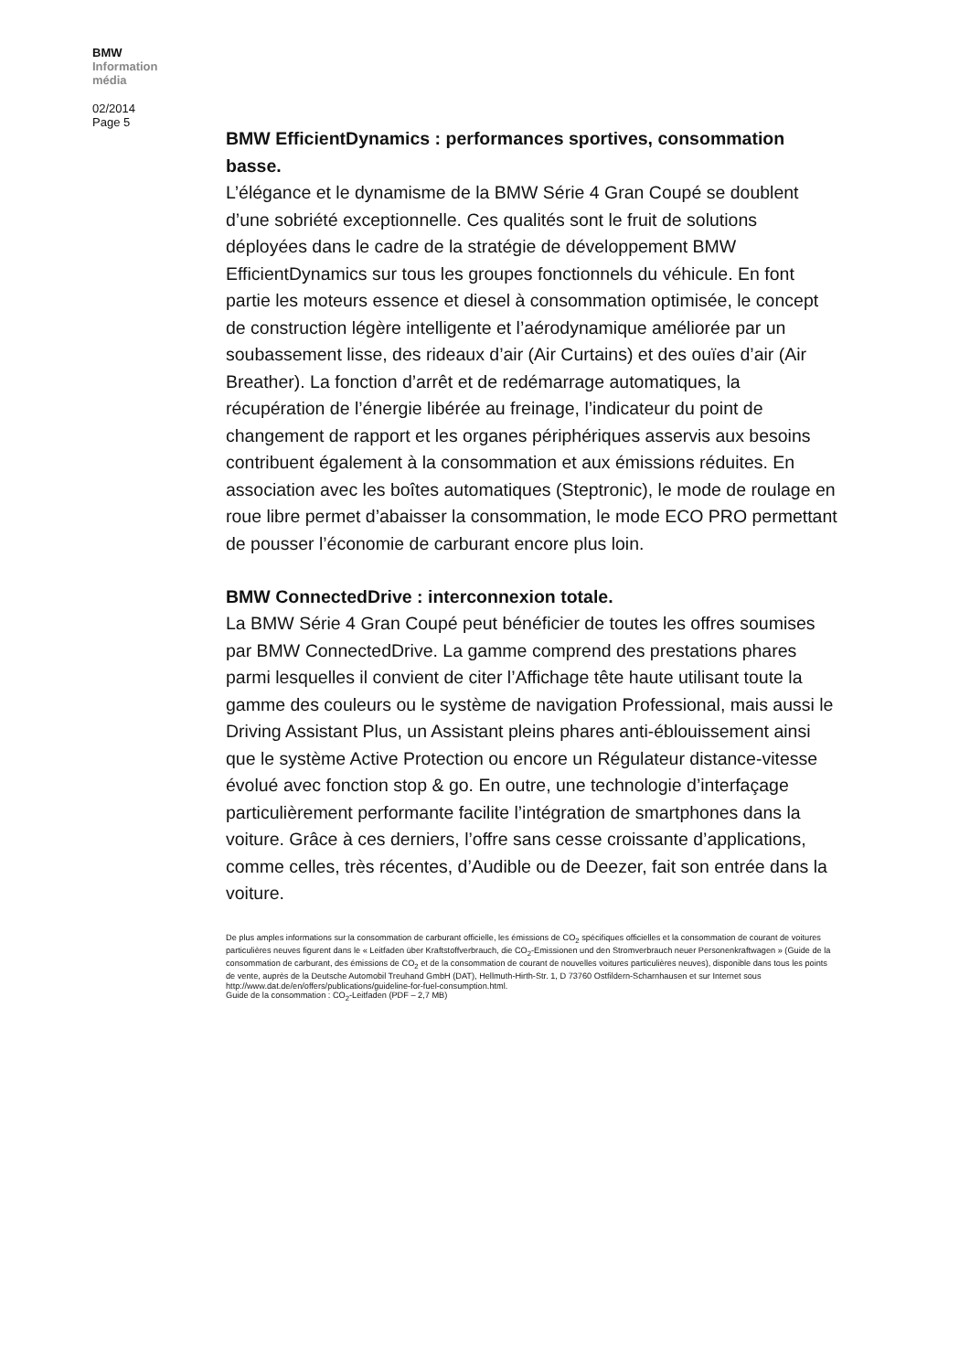BMW
Information
média
02/2014
Page 5
BMW EfficientDynamics : performances sportives, consommation basse.
L’élégance et le dynamisme de la BMW Série 4 Gran Coupé se doublent d’une sobriété exceptionnelle. Ces qualités sont le fruit de solutions déployées dans le cadre de la stratégie de développement BMW EfficientDynamics sur tous les groupes fonctionnels du véhicule. En font partie les moteurs essence et diesel à consommation optimisée, le concept de construction légère intelligente et l’aérodynamique améliorée par un soubassement lisse, des rideaux d’air (Air Curtains) et des ouïes d’air (Air Breather). La fonction d’arrêt et de redémarrage automatiques, la récupération de l’énergie libérée au freinage, l’indicateur du point de changement de rapport et les organes périphériques asservis aux besoins contribuent également à la consommation et aux émissions réduites. En association avec les boîtes automatiques (Steptronic), le mode de roulage en roue libre permet d’abaisser la consommation, le mode ECO PRO permettant de pousser l’économie de carburant encore plus loin.
BMW ConnectedDrive : interconnexion totale.
La BMW Série 4 Gran Coupé peut bénéficier de toutes les offres soumises par BMW ConnectedDrive. La gamme comprend des prestations phares parmi lesquelles il convient de citer l’Affichage tête haute utilisant toute la gamme des couleurs ou le système de navigation Professional, mais aussi le Driving Assistant Plus, un Assistant pleins phares anti-éblouissement ainsi que le système Active Protection ou encore un Régulateur distance-vitesse évolué avec fonction stop & go. En outre, une technologie d’interfaçage particulièrement performante facilite l’intégration de smartphones dans la voiture. Grâce à ces derniers, l’offre sans cesse croissante d’applications, comme celles, très récentes, d’Audible ou de Deezer, fait son entrée dans la voiture.
De plus amples informations sur la consommation de carburant officielle, les émissions de CO<sub>2</sub> spécifiques officielles et la consommation de courant de voitures particulières neuves figurent dans le « Leitfaden über Kraftstoffverbrauch, die CO<sub>2</sub>-Emissionen und den Stromverbrauch neuer Personenkraftwagen » (Guide de la consommation de carburant, des émissions de CO<sub>2</sub> et de la consommation de courant de nouvelles voitures particulières neuves), disponible dans tous les points de vente, auprès de la Deutsche Automobil Treuhand GmbH (DAT), Hellmuth-Hirth-Str. 1, D 73760 Ostfildern-Scharnhausen et sur Internet sous http://www.dat.de/en/offers/publications/guideline-for-fuel-consumption.html.
Guide de la consommation : CO<sub>2</sub>-Leitfaden (PDF – 2,7 MB)